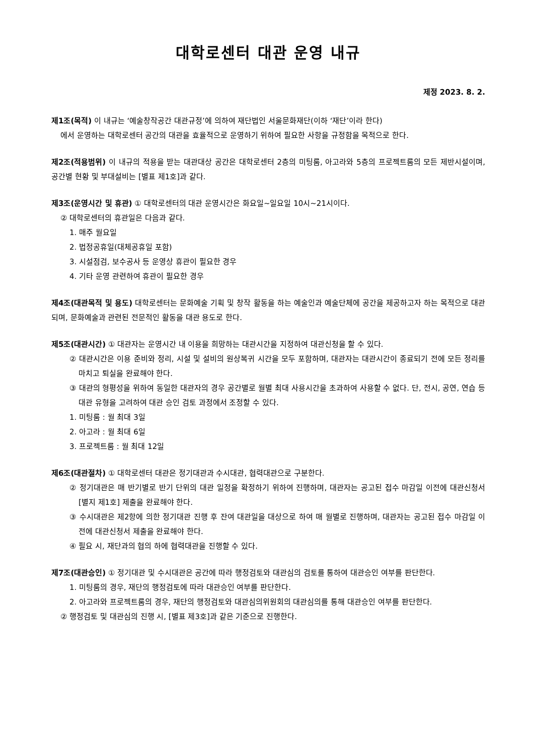대학로센터 대관 운영 내규
제정 2023. 8. 2.
제1조(목적) 이 내규는 ‘예술창작공간 대관규정’에 의하여 재단법인 서울문화재단(이하 ‘재단’이라 한다)
에서 운영하는 대학로센터 공간의 대관을 효율적으로 운영하기 위하여 필요한 사항을 규정함을 목적으로 한다.
제2조(적용범위) 이 내규의 적용을 받는 대관대상 공간은 대학로센터 2층의 미팅룸, 아고라와 5층의 프로젝트룸의 모든 제반시설이며, 공간별 현황 및 부대설비는 [별표 제1호]과 같다.
제3조(운영시간 및 휴관) ① 대학로센터의 대관 운영시간은 화요일~일요일 10시~21시이다.
② 대학로센터의 휴관일은 다음과 같다.
1. 매주 월요일
2. 법정공휴일(대체공휴일 포함)
3. 시설점검, 보수공사 등 운영상 휴관이 필요한 경우
4. 기타 운영 관련하여 휴관이 필요한 경우
제4조(대관목적 및 용도) 대학로센터는 문화예술 기획 및 창작 활동을 하는 예술인과 예술단체에 공간을 제공하고자 하는 목적으로 대관되며, 문화예술과 관련된 전문적인 활동을 대관 용도로 한다.
제5조(대관시간) ① 대관자는 운영시간 내 이용을 희망하는 대관시간을 지정하여 대관신청을 할 수 있다.
② 대관시간은 이용 준비와 정리, 시설 및 설비의 원상복귀 시간을 모두 포함하며, 대관자는 대관시간이 종료되기 전에 모든 정리를 마치고 퇴실을 완료해야 한다.
③ 대관의 형평성을 위하여 동일한 대관자의 경우 공간별로 월별 최대 사용시간을 초과하여 사용할 수 없다. 단, 전시, 공연, 연습 등 대관 유형을 고려하여 대관 승인 검토 과정에서 조정할 수 있다.
1. 미팅룸 : 월 최대 3일
2. 아고라 : 월 최대 6일
3. 프로젝트룸 : 월 최대 12일
제6조(대관절차) ① 대학로센터 대관은 정기대관과 수시대관, 협력대관으로 구분한다.
② 정기대관은 매 반기별로 반기 단위의 대관 일정을 확정하기 위하여 진행하며, 대관자는 공고된 접수 마감일 이전에 대관신청서[별지 제1호] 제출을 완료해야 한다.
③ 수시대관은 제2항에 의한 정기대관 진행 후 잔여 대관일을 대상으로 하여 매 월별로 진행하며, 대관자는 공고된 접수 마감일 이전에 대관신청서 제출을 완료해야 한다.
④ 필요 시, 재단과의 협의 하에 협력대관을 진행할 수 있다.
제7조(대관승인) ① 정기대관 및 수시대관은 공간에 따라 행정검토와 대관심의 검토를 통하여 대관승인 여부를 판단한다.
1. 미팅룸의 경우, 재단의 행정검토에 따라 대관승인 여부를 판단한다.
2. 아고라와 프로젝트룸의 경우, 재단의 행정검토와 대관심의위원회의 대관심의를 통해 대관승인 여부를 판단한다.
② 행정검토 및 대관심의 진행 시, [별표 제3호]과 같은 기준으로 진행한다.